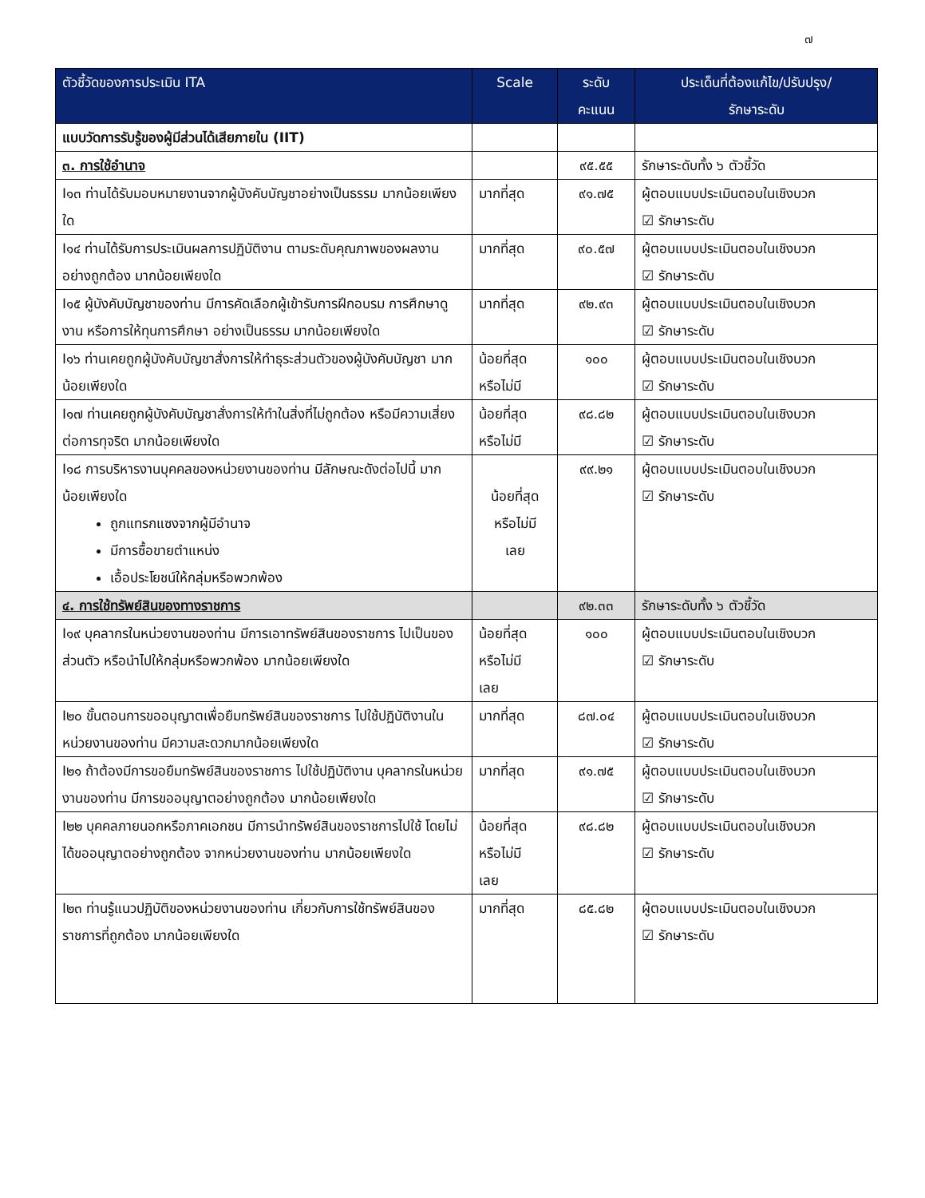๗
| ตัวชี้วัดของการประเมิน ITA | Scale | ระดับ คะแนน | ประเด็นที่ต้องแก้ไข/ปรับปรุง/ รักษาระดับ |
| --- | --- | --- | --- |
| แบบวัดการรับรู้ของผู้มีส่วนได้เสียภายใน (IIT) | | | |
| ๓. การใช้อำนาจ | | ๙๕.๕๕ | รักษาระดับทั้ง ๖ ตัวชี้วัด |
| I๑๓ ท่านได้รับมอบหมายงานจากผู้บังคับบัญชาอย่างเป็นธรรม มากน้อยเพียงใด | มากที่สุด | ๙๑.๗๕ | ผู้ตอบแบบประเมินตอบในเชิงบวก ☑ รักษาระดับ |
| I๑๔ ท่านได้รับการประเมินผลการปฏิบัติงาน ตามระดับคุณภาพของผลงานอย่างถูกต้อง มากน้อยเพียงใด | มากที่สุด | ๙๐.๕๗ | ผู้ตอบแบบประเมินตอบในเชิงบวก ☑ รักษาระดับ |
| I๑๕ ผู้บังคับบัญชาของท่าน มีการคัดเลือกผู้เข้ารับการฝึกอบรม การศึกษาดูงาน หรือการให้ทุนการศึกษา อย่างเป็นธรรม มากน้อยเพียงใด | มากที่สุด | ๙๒.๙๓ | ผู้ตอบแบบประเมินตอบในเชิงบวก ☑ รักษาระดับ |
| I๑๖ ท่านเคยถูกผู้บังคับบัญชาสั่งการให้ทำธุระส่วนตัวของผู้บังคับบัญชา มากน้อยเพียงใด | น้อยที่สุด หรือไม่มี | ๑๐๐ | ผู้ตอบแบบประเมินตอบในเชิงบวก ☑ รักษาระดับ |
| I๑๗ ท่านเคยถูกผู้บังคับบัญชาสั่งการให้ทำในสิ่งที่ไม่ถูกต้อง หรือมีความเสี่ยงต่อการทุจริต มากน้อยเพียงใด | น้อยที่สุด หรือไม่มี | ๙๘.๘๒ | ผู้ตอบแบบประเมินตอบในเชิงบวก ☑ รักษาระดับ |
| I๑๘ การบริหารงานบุคคลของหน่วยงานของท่าน มีลักษณะดังต่อไปนี้ มากน้อยเพียงใด ถูกแทรกแซงจากผู้มีอำนาจ มีการซื้อขายตำแหน่ง เอื้อประโยชน์ให้กลุ่มหรือพวกพ้อง | น้อยที่สุด หรือไม่มี เลย | ๙๙.๒๑ | ผู้ตอบแบบประเมินตอบในเชิงบวก ☑ รักษาระดับ |
| ๔. การใช้ทรัพย์สินของทางราชการ | | ๙๒.๓๓ | รักษาระดับทั้ง ๖ ตัวชี้วัด |
| I๑๙ บุคลากรในหน่วยงานของท่าน มีการเอาทรัพย์สินของราชการ ไปเป็นของส่วนตัว หรือนำไปให้กลุ่มหรือพวกพ้อง มากน้อยเพียงใด | น้อยที่สุด หรือไม่มี เลย | ๑๐๐ | ผู้ตอบแบบประเมินตอบในเชิงบวก ☑ รักษาระดับ |
| I๒๐ ขั้นตอนการขออนุญาตเพื่อยืมทรัพย์สินของราชการ ไปใช้ปฏิบัติงานในหน่วยงานของท่าน มีความสะดวกมากน้อยเพียงใด | มากที่สุด | ๘๗.๐๔ | ผู้ตอบแบบประเมินตอบในเชิงบวก ☑ รักษาระดับ |
| I๒๑ ถ้าต้องมีการขอยืมทรัพย์สินของราชการ ไปใช้ปฏิบัติงาน บุคลากรในหน่วยงานของท่าน มีการขออนุญาตอย่างถูกต้อง มากน้อยเพียงใด | มากที่สุด | ๙๑.๗๕ | ผู้ตอบแบบประเมินตอบในเชิงบวก ☑ รักษาระดับ |
| I๒๒ บุคคลภายนอกหรือภาคเอกชน มีการนำทรัพย์สินของราชการไปใช้ โดยไม่ได้ขออนุญาตอย่างถูกต้อง จากหน่วยงานของท่าน มากน้อยเพียงใด | น้อยที่สุด หรือไม่มี เลย | ๙๘.๘๒ | ผู้ตอบแบบประเมินตอบในเชิงบวก ☑ รักษาระดับ |
| I๒๓ ท่านรู้แนวปฏิบัติของหน่วยงานของท่าน เกี่ยวกับการใช้ทรัพย์สินของราชการที่ถูกต้อง มากน้อยเพียงใด | มากที่สุด | ๘๕.๘๒ | ผู้ตอบแบบประเมินตอบในเชิงบวก ☑ รักษาระดับ |